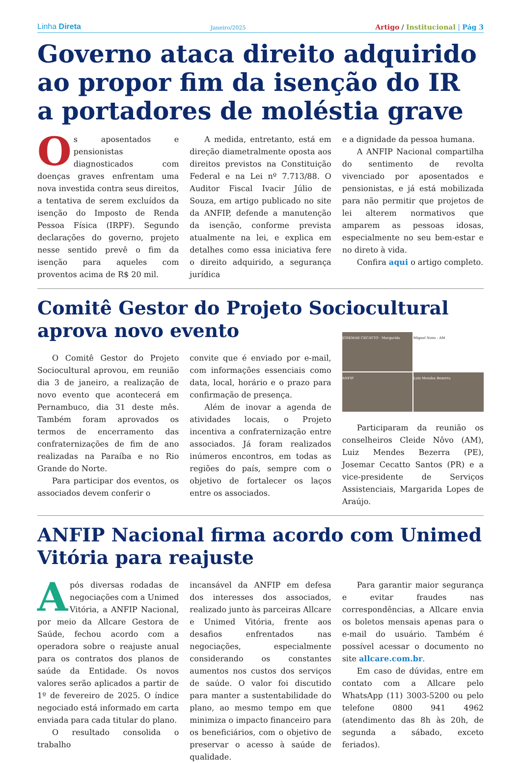Linha Direta Janeiro/2025 Artigo / Institucional | Pág 3
Governo ataca direito adquirido ao propor fim da isenção do IR a portadores de moléstia grave
Os aposentados e pensionistas diagnosticados com doenças graves enfrentam uma nova investida contra seus direitos, a tentativa de serem excluídos da isenção do Imposto de Renda Pessoa Física (IRPF). Segundo declarações do governo, projeto nesse sentido prevê o fim da isenção para aqueles com proventos acima de R$ 20 mil.
A medida, entretanto, está em direção diametralmente oposta aos direitos previstos na Constituição Federal e na Lei nº 7.713/88. O Auditor Fiscal Ivacir Júlio de Souza, em artigo publicado no site da ANFIP, defende a manutenção da isenção, conforme prevista atualmente na lei, e explica em detalhes como essa iniciativa fere o direito adquirido, a segurança jurídica
e a dignidade da pessoa humana.
A ANFIP Nacional compartilha do sentimento de revolta vivenciado por aposentados e pensionistas, e já está mobilizada para não permitir que projetos de lei alterem normativos que amparem as pessoas idosas, especialmente no seu bem-estar e no direto à vida.
Confira aqui o artigo completo.
Comitê Gestor do Projeto Sociocultural aprova novo evento
O Comitê Gestor do Projeto Sociocultural aprovou, em reunião dia 3 de janeiro, a realização de novo evento que acontecerá em Pernambuco, dia 31 deste mês. Também foram aprovados os termos de encerramento das confraternizações de fim de ano realizadas na Paraíba e no Rio Grande do Norte.
Para participar dos eventos, os associados devem conferir o
convite que é enviado por e-mail, com informações essenciais como data, local, horário e o prazo para confirmação de presença.
Além de inovar a agenda de atividades locais, o Projeto incentiva a confraternização entre associados. Já foram realizados inúmeros encontros, em todas as regiões do país, sempre com o objetivo de fortalecer os laços entre os associados.
JOSEMAR CECATTO · Margarida
Miguel Novo - AM
ANFIP
Luiz Mendes Bezerra
Participaram da reunião os conselheiros Cleide Nôvo (AM), Luiz Mendes Bezerra (PE), Josemar Cecatto Santos (PR) e a vice-presidente de Serviços Assistenciais, Margarida Lopes de Araújo.
ANFIP Nacional firma acordo com Unimed Vitória para reajuste
Após diversas rodadas de negociações com a Unimed Vitória, a ANFIP Nacional, por meio da Allcare Gestora de Saúde, fechou acordo com a operadora sobre o reajuste anual para os contratos dos planos de saúde da Entidade. Os novos valores serão aplicados a partir de 1º de fevereiro de 2025. O índice negociado está informado em carta enviada para cada titular do plano.
O resultado consolida o trabalho
incansável da ANFIP em defesa dos interesses dos associados, realizado junto às parceiras Allcare e Unimed Vitória, frente aos desafios enfrentados nas negociações, especialmente considerando os constantes aumentos nos custos dos serviços de saúde. O valor foi discutido para manter a sustentabilidade do plano, ao mesmo tempo em que minimiza o impacto financeiro para os beneficiários, com o objetivo de preservar o acesso à saúde de qualidade.
Para garantir maior segurança e evitar fraudes nas correspondências, a Allcare envia os boletos mensais apenas para o e-mail do usuário. Também é possível acessar o documento no site allcare.com.br.
Em caso de dúvidas, entre em contato com a Allcare pelo WhatsApp (11) 3003-5200 ou pelo telefone 0800 941 4962 (atendimento das 8h às 20h, de segunda a sábado, exceto feriados).